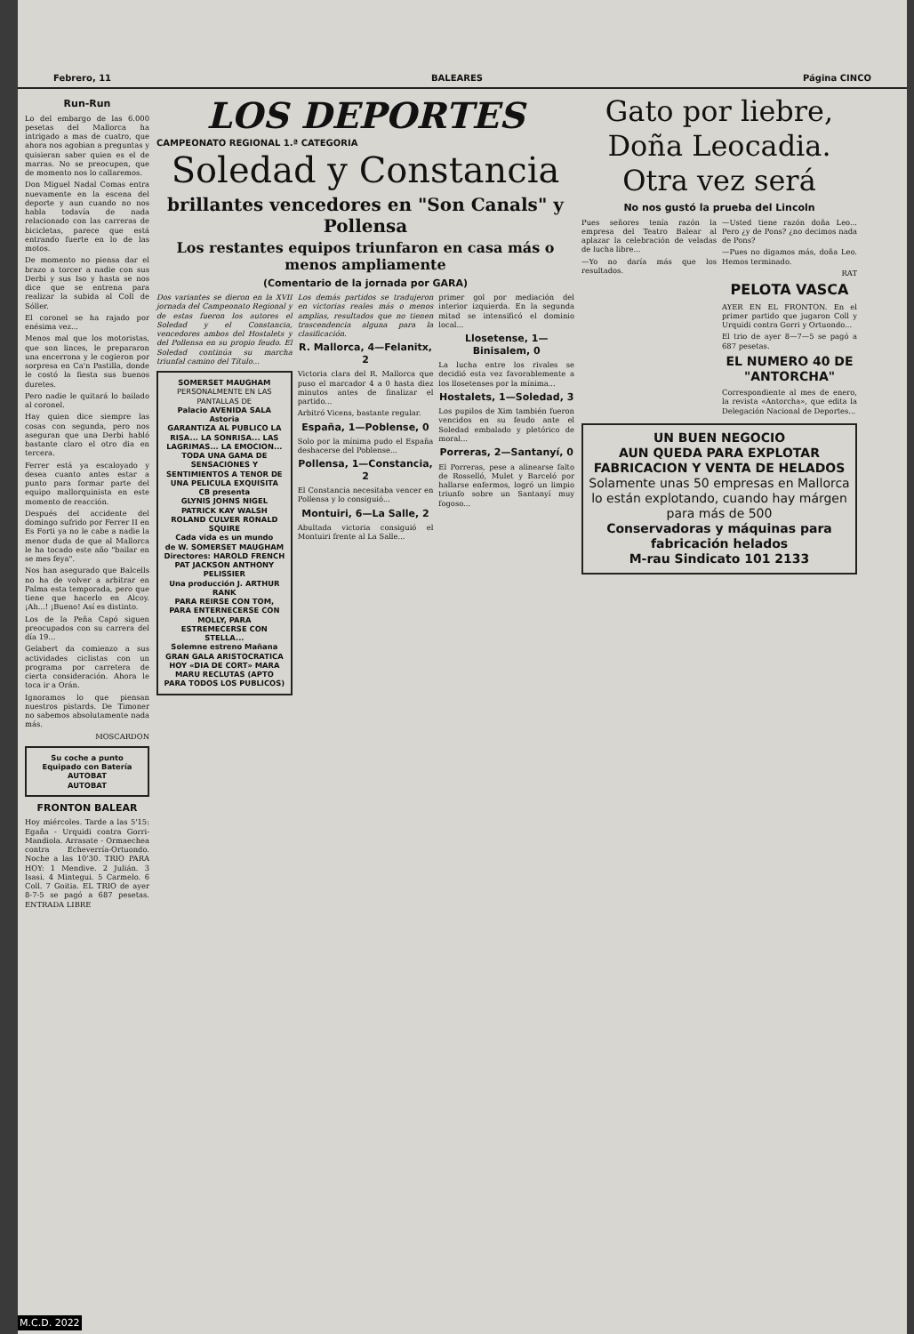Febrero, 11 BALEARES Página CINCO
Run-Run
Lo del embargo de las 6.000 pesetas del Mallorca ha intrigado a mas de cuatro, que ahora nos agobian a preguntas y quisieran saber quien es el de marras. No se preocupen, que de momento nos lo callaremos.
Don Miguel Nadal Comas entra nuevamente en la escena del deporte y aun cuando no nos habla todavía de nada relacionado con las carreras de bicicletas, parece que está entrando fuerte en lo de las motos.
De momento no piensa dar el brazo a torcer a nadie con sus Derbi y sus Iso y hasta se nos dice que se entrena para realizar la subida al Coll de Sóller.
El coronel se ha rajado por enésima vez...
Menos mal que los motoristas, que son linces, le prepararon una encerrona y le cogieron por sorpresa en Ca'n Pastilla, donde le costó la fiesta sus buenos duretes.
Pero nadie le quitará lo bailado al coronel.
Hay quien dice siempre las cosas con segunda, pero nos aseguran que una Derbi habló bastante claro el otro dia en tercera.
Ferrer está ya escaloyado y desea cuanto antes estar a punto para formar parte del equipo mallorquinista en este momento de reacción.
Después del accidente del domingo sufrido por Ferrer II en Es Forti ya no le cabe a nadie la menor duda de que al Mallorca le ha tocado este año "bailar en se mes feya".
Nos han asegurado que Balcells no ha de volver a arbitrar en Palma esta temporada, pero que tiene que hacerlo en Alcoy. ¡Ah...! ¡Bueno! Así es distinto.
Los de la Peña Capó siguen preocupados con su carrera del día 19...
Gelabert da comienzo a sus actividades ciclistas con un programa por carretera de cierta consideración. Ahora le toca ir a Orán.
Ignoramos lo que piensan nuestros pistards. De Timoner no sabemos absolutamente nada más.
MOSCARDON
Su coche a punto
Equipado con Batería AUTOBAT
AUTOBAT
FRONTON BALEAR
Hoy miércoles. Tarde a las 5'15: Egaña - Urquidi contra Gorri-Mandiola. Arrasate - Ormaechea contra Echeverría-Ortuondo. Noche a las 10'30. TRIO PARA HOY: 1 Mendive. 2 Julián. 3 Isasi. 4 Mintegui. 5 Carmelo. 6 Coll. 7 Goitia. EL TRIO de ayer 8-7-5 se pagó a 687 pesetas. ENTRADA LIBRE
LOS DEPORTES
CAMPEONATO REGIONAL 1.ª CATEGORIA
Soledad y Constancia
brillantes vencedores en "Son Canals" y Pollensa
Los restantes equipos triunfaron en casa más o menos ampliamente
(Comentario de la jornada por GARA)
Dos variantes se dieron en la XVII jornada del Campeonato Regional y de estas fueron los autores el Soledad y el Constancia, vencedores ambos del Hostalets y del Pollensa en su propio feudo. El Soledad continúa su marcha triunfal camino del Título...
SOMERSET MAUGHAM
PERSONALMENTE EN LAS PANTALLAS DE
Palacio AVENIDA SALA Astoria
GARANTIZA AL PUBLICO LA RISA... LA SONRISA... LAS LAGRIMAS... LA EMOCION...
TODA UNA GAMA DE SENSACIONES Y SENTIMIENTOS A TENOR DE UNA PELICULA EXQUISITA
CB presenta
GLYNIS JOHNS NIGEL PATRICK KAY WALSH ROLAND CULVER RONALD SQUIRE
Cada vida es un mundo
de W. SOMERSET MAUGHAM
Directores: HAROLD FRENCH PAT JACKSON ANTHONY PELISSIER
Una producción J. ARTHUR RANK
PARA REIRSE CON TOM, PARA ENTERNECERSE CON MOLLY, PARA ESTREMECERSE CON STELLA...
Solemne estreno Mañana GRAN GALA ARISTOCRATICA
HOY «DIA DE CORT» MARA MARU RECLUTAS (APTO PARA TODOS LOS PUBLICOS)
Los demás partidos se tradujeron en victorias reales más o menos amplias, resultados que no tienen trascendencia alguna para la clasificación.
R. Mallorca, 4—Felanitx, 2
Victoria clara del R. Mallorca que puso el marcador 4 a 0 hasta diez minutos antes de finalizar el partido...
Arbitró Vicens, bastante regular.
España, 1—Poblense, 0
Solo por la mínima pudo el España deshacerse del Poblense...
Pollensa, 1—Constancia, 2
El Constancia necesitaba vencer en Pollensa y lo consiguió...
Montuiri, 6—La Salle, 2
Abultada victoria consiguió el Montuiri frente al La Salle...
primer gol por mediación del interior izquierda. En la segunda mitad se intensificó el dominio local...
Llosetense, 1—Binisalem, 0
La lucha entre los rivales se decidió esta vez favorablemente a los llosetenses por la mínima...
Hostalets, 1—Soledad, 3
Los pupilos de Xim también fueron vencidos en su feudo ante el Soledad embalado y pletórico de moral...
Porreras, 2—Santanyí, 0
El Porreras, pese a alinearse falto de Rosselló, Mulet y Barceló por hallarse enfermos, logró un limpio triunfo sobre un Santanyí muy fogoso...
Gato por liebre, Doña Leocadia. Otra vez será
No nos gustó la prueba del Lincoln
Pues señores tenía razón la empresa del Teatro Balear al aplazar la celebración de veladas de lucha libre...
—Yo no daría más que los resultados.
—Usted tiene razón doña Leo... Pero ¿y de Pons? ¿no decimos nada de Pons?
—Pues no digamos más, doña Leo. Hemos terminado.
RAT
PELOTA VASCA
AYER EN EL FRONTON. En el primer partido que jugaron Coll y Urquidi contra Gorri y Ortuondo...
El trio de ayer 8—7—5 se pagó a 687 pesetas.
EL NUMERO 40 DE "ANTORCHA"
Correspondiente al mes de enero, la revista «Antorcha», que edita la Delegación Nacional de Deportes...
UN BUEN NEGOCIO
AUN QUEDA PARA EXPLOTAR
FABRICACION Y VENTA DE HELADOS
Solamente unas 50 empresas en Mallorca lo están explotando, cuando hay márgen para más de 500
Conservadoras y máquinas para fabricación helados
M-rau Sindicato 101 2133
M.C.D. 2022